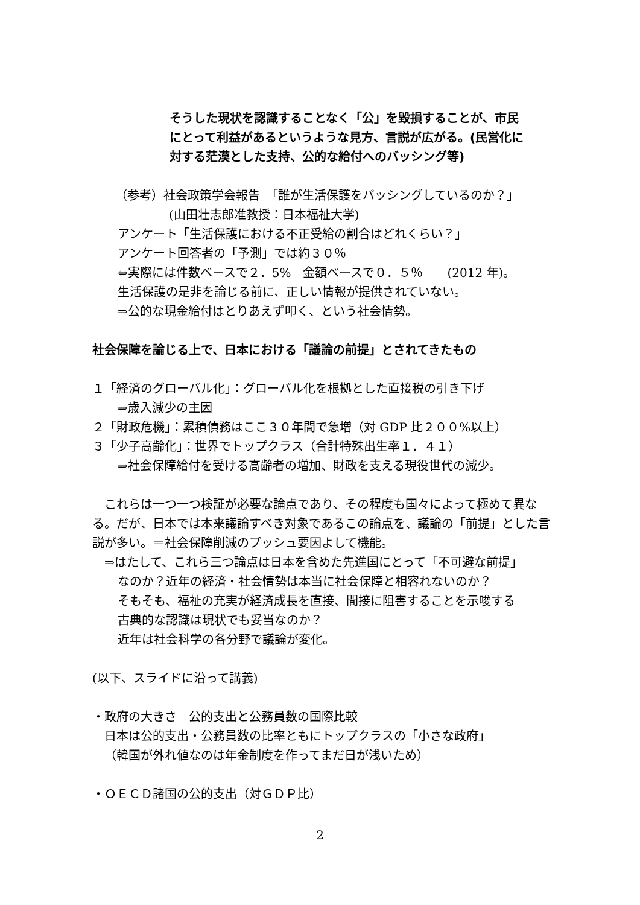そうした現状を認識することなく「公」を毀損することが、市民
にとって利益があるというような見方、言説が広がる。(民営化に
対する茫漠とした支持、公的な給付へのバッシング等)
（参考）社会政策学会報告　「誰が生活保護をバッシングしているのか？」
(山田壮志郎准教授：日本福祉大学)
アンケート「生活保護における不正受給の割合はどれくらい？」
アンケート回答者の「予測」では約３０％
⇔実際には件数ベースで２．5%　金額ベースで０．５％　　(2012 年)。
生活保護の是非を論じる前に、正しい情報が提供されていない。
⇒公的な現金給付はとりあえず叩く、という社会情勢。
社会保障を論じる上で、日本における「議論の前提」とされてきたもの
１「経済のグローバル化」：グローバル化を根拠とした直接税の引き下げ
⇒歳入減少の主因
２「財政危機」：累積債務はここ３０年間で急増（対 GDP 比２００%以上）
３「少子高齢化」：世界でトップクラス（合計特殊出生率１．４１）
⇒社会保障給付を受ける高齢者の増加、財政を支える現役世代の減少。
　これらは一つ一つ検証が必要な論点であり、その程度も国々によって極めて異なる。だが、日本では本来議論すべき対象であるこの論点を、議論の「前提」とした言説が多い。＝社会保障削減のプッシュ要因よして機能。
⇒はたして、これら三つ論点は日本を含めた先進国にとって「不可避な前提」
なのか？近年の経済・社会情勢は本当に社会保障と相容れないのか？
そもそも、福祉の充実が経済成長を直接、間接に阻害することを示唆する
古典的な認識は現状でも妥当なのか？
近年は社会科学の各分野で議論が変化。
(以下、スライドに沿って講義)
・政府の大きさ　公的支出と公務員数の国際比較
日本は公的支出・公務員数の比率ともにトップクラスの「小さな政府」
（韓国が外れ値なのは年金制度を作ってまだ日が浅いため）
・ＯＥＣＤ諸国の公的支出（対ＧＤＰ比）
2